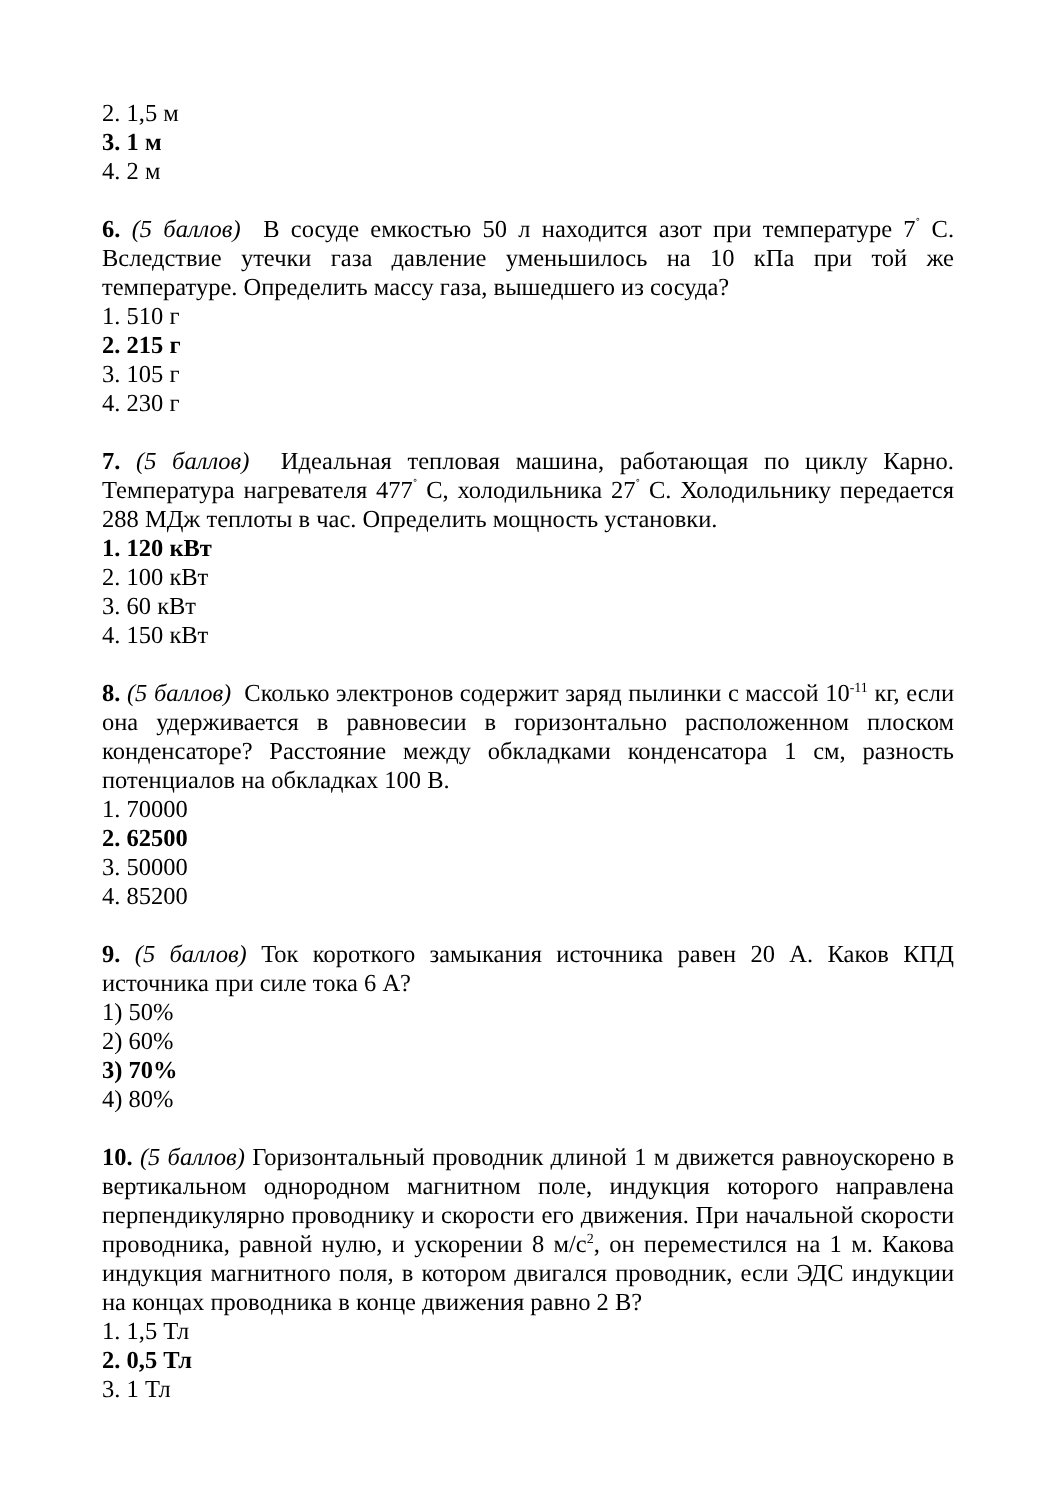2. 1,5 м
3. 1 м
4. 2 м
6. (5 баллов) В сосуде емкостью 50 л находится азот при температуре 7<sup>˚</sup> С. Вследствие утечки газа давление уменьшилось на 10 кПа при той же температуре. Определить массу газа, вышедшего из сосуда?
1. 510 г
2. 215 г
3. 105 г
4. 230 г
7. (5 баллов) Идеальная тепловая машина, работающая по циклу Карно. Температура нагревателя 477<sup>˚</sup> С, холодильника 27<sup>˚</sup> С. Холодильнику передается 288 МДж теплоты в час. Определить мощность установки.
1. 120 кВт
2. 100 кВт
3. 60 кВт
4. 150 кВт
8. (5 баллов) Сколько электронов содержит заряд пылинки с массой 10<sup>-11</sup> кг, если она удерживается в равновесии в горизонтально расположенном плоском конденсаторе? Расстояние между обкладками конденсатора 1 см, разность потенциалов на обкладках 100 В.
1. 70000
2. 62500
3. 50000
4. 85200
9. (5 баллов) Ток короткого замыкания источника равен 20 А. Каков КПД источника при силе тока 6 А?
1) 50%
2) 60%
3) 70%
4) 80%
10. (5 баллов) Горизонтальный проводник длиной 1 м движется равноускорено в вертикальном однородном магнитном поле, индукция которого направлена перпендикулярно проводнику и скорости его движения. При начальной скорости проводника, равной нулю, и ускорении 8 м/с<sup>2</sup>, он переместился на 1 м. Какова индукция магнитного поля, в котором двигался проводник, если ЭДС индукции на концах проводника в конце движения равно 2 В?
1. 1,5 Тл
2. 0,5 Тл
3. 1 Тл